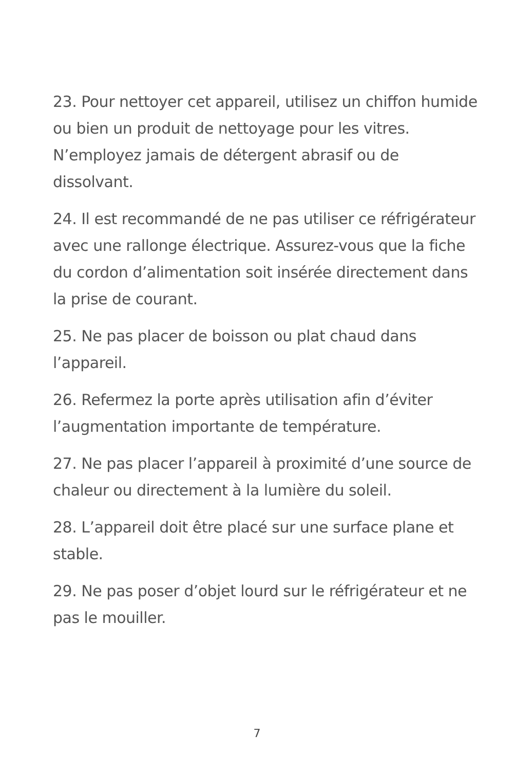23. Pour nettoyer cet appareil, utilisez un chiffon humide ou bien un produit de nettoyage pour les vitres. N’employez jamais de détergent abrasif ou de dissolvant.
24. Il est recommandé de ne pas utiliser ce réfrigérateur avec une rallonge électrique. Assurez-vous que la fiche du cordon d’alimentation soit insérée directement dans la prise de courant.
25. Ne pas placer de boisson ou plat chaud dans l’appareil.
26. Refermez la porte après utilisation afin d’éviter l’augmentation importante de température.
27. Ne pas placer l’appareil à proximité d’une source de chaleur ou directement à la lumière du soleil.
28. L’appareil doit être placé sur une surface plane et stable.
29. Ne pas poser d’objet lourd sur le réfrigérateur et ne pas le mouiller.
7